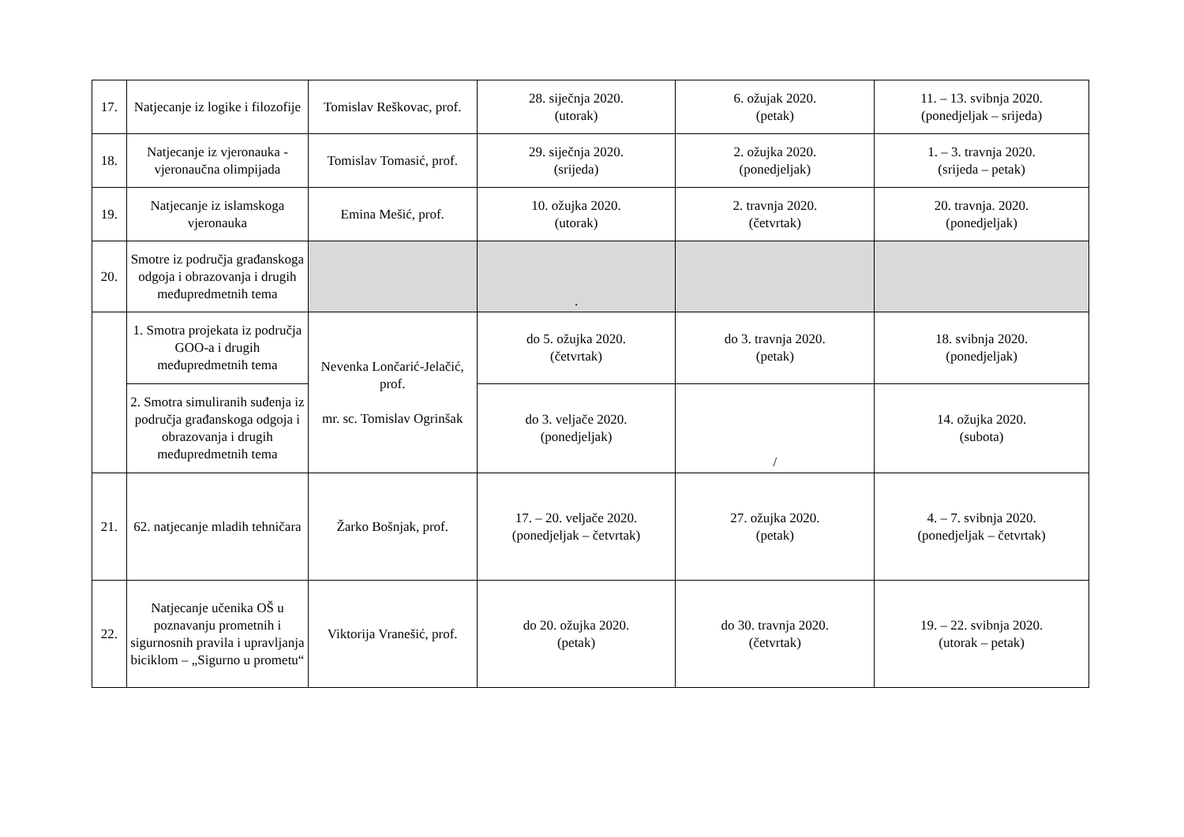| 17. | Natjecanje iz logike i filozofije | Tomislav Reškovac, prof. | 28. siječnja 2020. (utorak) | 6. ožujak 2020. (petak) | 11. – 13. svibnja 2020. (ponedjeljak – srijeda) |
| 18. | Natjecanje iz vjeronauka - vjeronaučna olimpijada | Tomislav Tomasić, prof. | 29. siječnja 2020. (srijeda) | 2. ožujka 2020. (ponedjeljak) | 1. – 3. travnja 2020. (srijeda – petak) |
| 19. | Natjecanje iz islamskoga vjeronauka | Emina Mešić, prof. | 10. ožujka 2020. (utorak) | 2. travnja 2020. (četvrtak) | 20. travnja. 2020. (ponedjeljak) |
| 20. | Smotre iz područja građanskoga odgoja i obrazovanja i drugih međupredmetnih tema | | . | | |
| | 1. Smotra projekata iz područja GOO-a i drugih međupredmetnih tema | Nevenka Lončarić-Jelačić, prof. mr. sc. Tomislav Ogrinšak | do 5. ožujka 2020. (četvrtak) | do 3. travnja 2020. (petak) | 18. svibnja 2020. (ponedjeljak) |
| | 2. Smotra simuliranih suđenja iz područja građanskoga odgoja i obrazovanja i drugih međupredmetnih tema | | do 3. veljače 2020. (ponedjeljak) | / | 14. ožujka 2020. (subota) |
| 21. | 62. natjecanje mladih tehničara | Žarko Bošnjak, prof. | 17. – 20. veljače 2020. (ponedjeljak – četvrtak) | 27. ožujka 2020. (petak) | 4. – 7. svibnja 2020. (ponedjeljak – četvrtak) |
| 22. | Natjecanje učenika OŠ u poznavanju prometnih i sigurnosnih pravila i upravljanja biciklom – „Sigurno u prometu“ | Viktorija Vranešić, prof. | do 20. ožujka 2020. (petak) | do 30. travnja 2020. (četvrtak) | 19. – 22. svibnja 2020. (utorak – petak) |